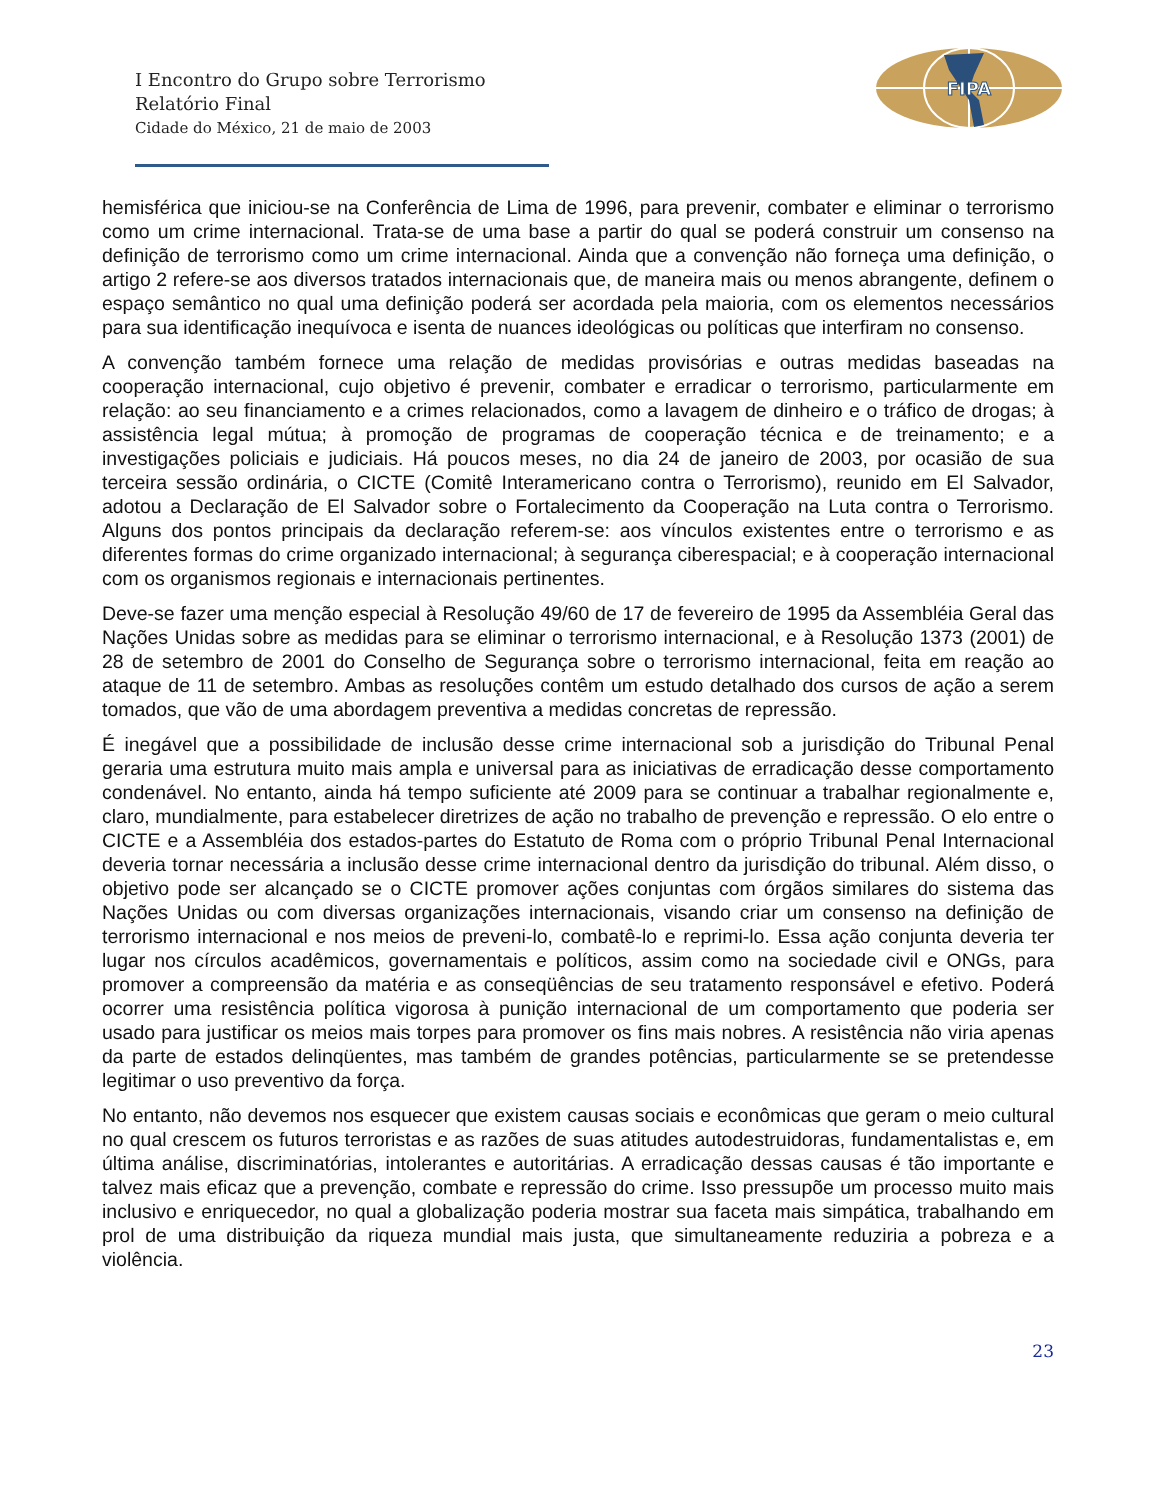FIPA
I Encontro do Grupo sobre Terrorismo
Relatório Final
Cidade do México, 21 de maio de 2003
hemisférica que iniciou-se na Conferência de Lima de 1996, para prevenir, combater e eliminar o terrorismo como um crime internacional. Trata-se de uma base a partir do qual se poderá construir um consenso na definição de terrorismo como um crime internacional. Ainda que a convenção não forneça uma definição, o artigo 2 refere-se aos diversos tratados internacionais que, de maneira mais ou menos abrangente, definem o espaço semântico no qual uma definição poderá ser acordada pela maioria, com os elementos necessários para sua identificação inequívoca e isenta de nuances ideológicas ou políticas que interfiram no consenso.
A convenção também fornece uma relação de medidas provisórias e outras medidas baseadas na cooperação internacional, cujo objetivo é prevenir, combater e erradicar o terrorismo, particularmente em relação: ao seu financiamento e a crimes relacionados, como a lavagem de dinheiro e o tráfico de drogas; à assistência legal mútua; à promoção de programas de cooperação técnica e de treinamento; e a investigações policiais e judiciais. Há poucos meses, no dia 24 de janeiro de 2003, por ocasião de sua terceira sessão ordinária, o CICTE (Comitê Interamericano contra o Terrorismo), reunido em El Salvador, adotou a Declaração de El Salvador sobre o Fortalecimento da Cooperação na Luta contra o Terrorismo. Alguns dos pontos principais da declaração referem-se: aos vínculos existentes entre o terrorismo e as diferentes formas do crime organizado internacional; à segurança ciberespacial; e à cooperação internacional com os organismos regionais e internacionais pertinentes.
Deve-se fazer uma menção especial à Resolução 49/60 de 17 de fevereiro de 1995 da Assembléia Geral das Nações Unidas sobre as medidas para se eliminar o terrorismo internacional, e à Resolução 1373 (2001) de 28 de setembro de 2001 do Conselho de Segurança sobre o terrorismo internacional, feita em reação ao ataque de 11 de setembro. Ambas as resoluções contêm um estudo detalhado dos cursos de ação a serem tomados, que vão de uma abordagem preventiva a medidas concretas de repressão.
É inegável que a possibilidade de inclusão desse crime internacional sob a jurisdição do Tribunal Penal geraria uma estrutura muito mais ampla e universal para as iniciativas de erradicação desse comportamento condenável. No entanto, ainda há tempo suficiente até 2009 para se continuar a trabalhar regionalmente e, claro, mundialmente, para estabelecer diretrizes de ação no trabalho de prevenção e repressão. O elo entre o CICTE e a Assembléia dos estados-partes do Estatuto de Roma com o próprio Tribunal Penal Internacional deveria tornar necessária a inclusão desse crime internacional dentro da jurisdição do tribunal. Além disso, o objetivo pode ser alcançado se o CICTE promover ações conjuntas com órgãos similares do sistema das Nações Unidas ou com diversas organizações internacionais, visando criar um consenso na definição de terrorismo internacional e nos meios de preveni-lo, combatê-lo e reprimi-lo. Essa ação conjunta deveria ter lugar nos círculos acadêmicos, governamentais e políticos, assim como na sociedade civil e ONGs, para promover a compreensão da matéria e as conseqüências de seu tratamento responsável e efetivo. Poderá ocorrer uma resistência política vigorosa à punição internacional de um comportamento que poderia ser usado para justificar os meios mais torpes para promover os fins mais nobres. A resistência não viria apenas da parte de estados delinqüentes, mas também de grandes potências, particularmente se se pretendesse legitimar o uso preventivo da força.
No entanto, não devemos nos esquecer que existem causas sociais e econômicas que geram o meio cultural no qual crescem os futuros terroristas e as razões de suas atitudes autodestruidoras, fundamentalistas e, em última análise, discriminatórias, intolerantes e autoritárias. A erradicação dessas causas é tão importante e talvez mais eficaz que a prevenção, combate e repressão do crime. Isso pressupõe um processo muito mais inclusivo e enriquecedor, no qual a globalização poderia mostrar sua faceta mais simpática, trabalhando em prol de uma distribuição da riqueza mundial mais justa, que simultaneamente reduziria a pobreza e a violência.
23